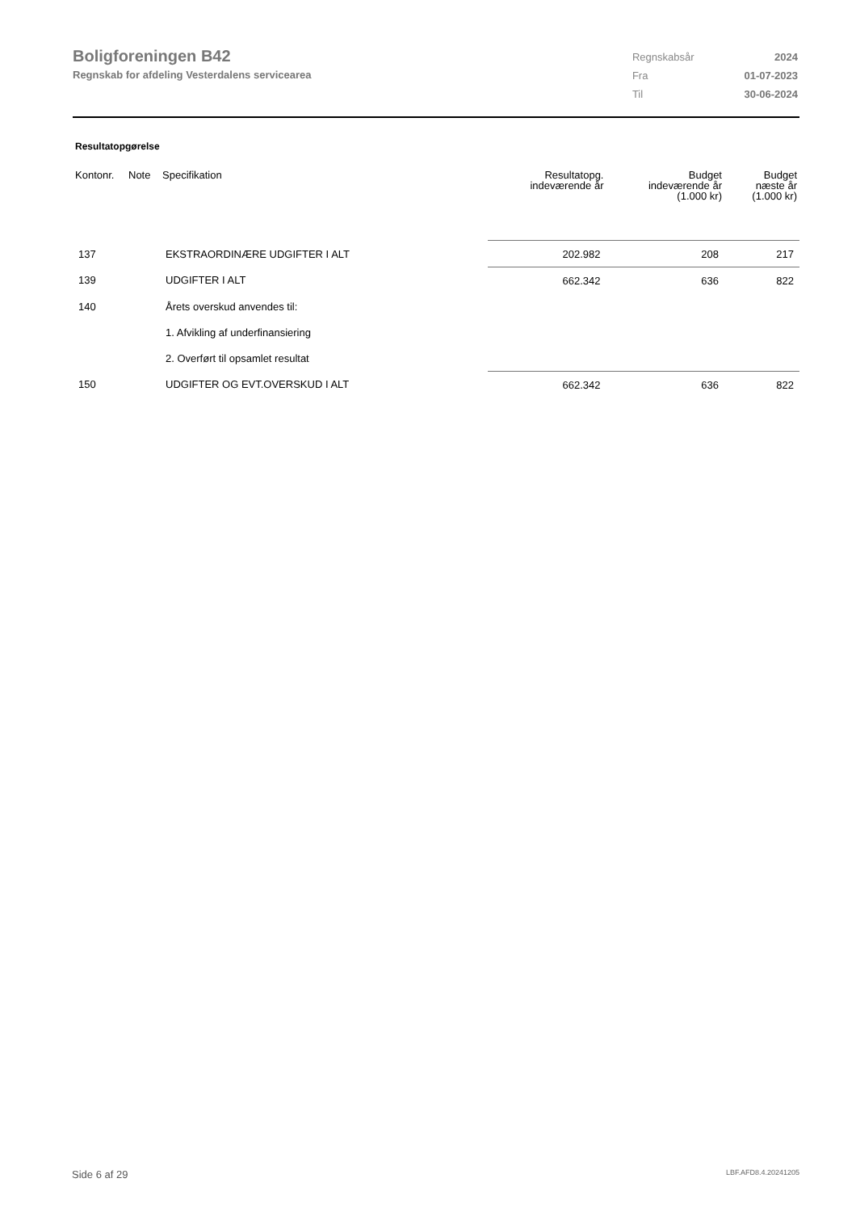Boligforeningen B42
Regnskab for afdeling Vesterdalens servicearea
| Regnskabsår | 2024 |
| Fra | 01-07-2023 |
| Til | 30-06-2024 |
Resultatopgørelse
| Kontonr. | Note | Specifikation | Resultatopg. indeværende år | Budget indeværende år (1.000 kr) | Budget næste år (1.000 kr) |
| --- | --- | --- | --- | --- | --- |
| 137 | | EKSTRAORDINÆRE UDGIFTER I ALT | 202.982 | 208 | 217 |
| 139 | | UDGIFTER I ALT | 662.342 | 636 | 822 |
| 140 | | Årets overskud anvendes til: | | | |
| | | 1. Afvikling af underfinansiering | | | |
| | | 2. Overført til opsamlet resultat | | | |
| 150 | | UDGIFTER OG EVT.OVERSKUD I ALT | 662.342 | 636 | 822 |
Side 6 af 29 LBF.AFD8.4.20241205